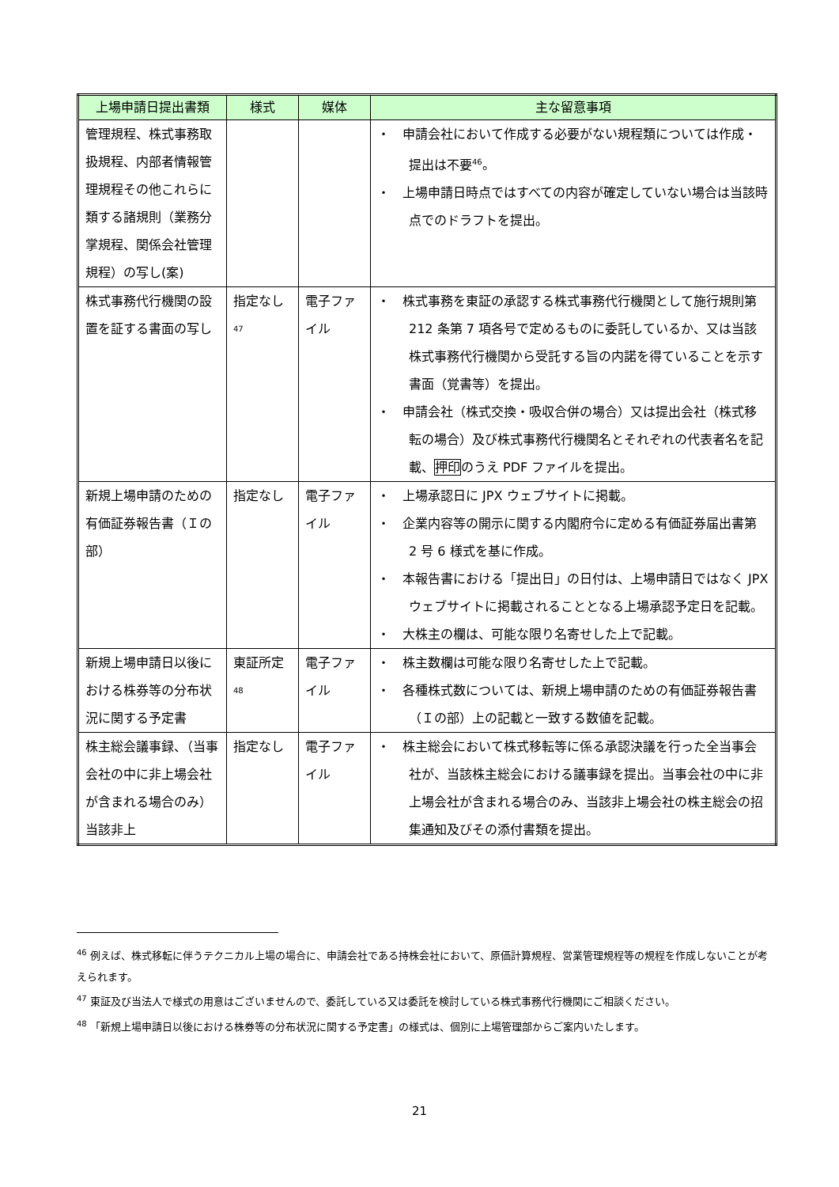| 上場申請日提出書類 | 様式 | 媒体 | 主な留意事項 |
| --- | --- | --- | --- |
| 管理規程、株式事務取扱規程、内部者情報管理規程その他これらに類する諸規則（業務分掌規程、関係会社管理規程）の写し(案) | | | ・ 申請会社において作成する必要がない規程類については作成・提出は不要<sup>46</sup>。 ・ 上場申請日時点ではすべての内容が確定していない場合は当該時点でのドラフトを提出。 |
| 株式事務代行機関の設置を証する書面の写し | 指定なし<sup>47</sup> | 電子ファイル | ・ 株式事務を東証の承認する株式事務代行機関として施行規則第 212 条第 7 項各号で定めるものに委託しているか、又は当該株式事務代行機関から受託する旨の内諾を得ていることを示す書面（覚書等）を提出。 ・ 申請会社（株式交換・吸収合併の場合）又は提出会社（株式移転の場合）及び株式事務代行機関名とそれぞれの代表者名を記載、 押印 のうえ PDF ファイルを提出。 |
| 新規上場申請のための有価証券報告書（Ｉの部） | 指定なし | 電子ファイル | ・ 上場承認日に JPX ウェブサイトに掲載。 ・ 企業内容等の開示に関する内閣府令に定める有価証券届出書第 2 号 6 様式を基に作成。 ・ 本報告書における「提出日」の日付は、上場申請日ではなく JPX ウェブサイトに掲載されることとなる上場承認予定日を記載。 ・ 大株主の欄は、可能な限り名寄せした上で記載。 |
| 新規上場申請日以後における株券等の分布状況に関する予定書 | 東証所定<sup>48</sup> | 電子ファイル | ・ 株主数欄は可能な限り名寄せした上で記載。 ・ 各種株式数については、新規上場申請のための有価証券報告書（Ｉの部）上の記載と一致する数値を記載。 |
| 株主総会議事録、（当事会社の中に非上場会社が含まれる場合のみ）当該非上 | 指定なし | 電子ファイル | ・ 株主総会において株式移転等に係る承認決議を行った全当事会社が、当該株主総会における議事録を提出。当事会社の中に非上場会社が含まれる場合のみ、当該非上場会社の株主総会の招集通知及びその添付書類を提出。 |
<sup>46</sup> 例えば、株式移転に伴うテクニカル上場の場合に、申請会社である持株会社において、原価計算規程、営業管理規程等の規程を作成しないことが考えられます。
<sup>47</sup> 東証及び当法人で様式の用意はございませんので、委託している又は委託を検討している株式事務代行機関にご相談ください。
<sup>48</sup> 「新規上場申請日以後における株券等の分布状況に関する予定書」の様式は、個別に上場管理部からご案内いたします。
21